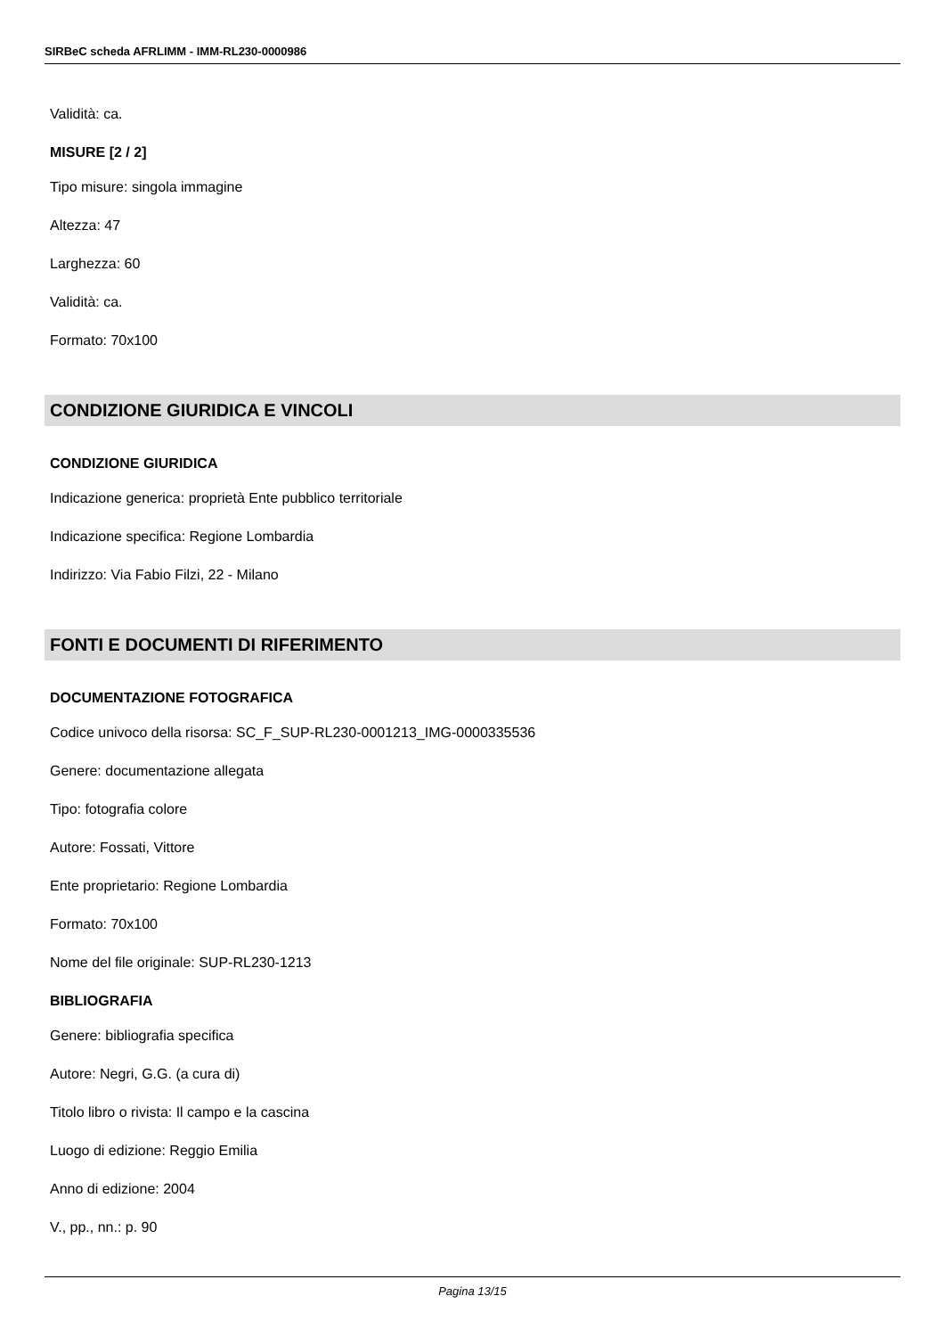SIRBeC scheda AFRLIMM - IMM-RL230-0000986
Validità: ca.
MISURE [2 / 2]
Tipo misure: singola immagine
Altezza: 47
Larghezza: 60
Validità: ca.
Formato: 70x100
CONDIZIONE GIURIDICA E VINCOLI
CONDIZIONE GIURIDICA
Indicazione generica: proprietà Ente pubblico territoriale
Indicazione specifica: Regione Lombardia
Indirizzo: Via Fabio Filzi, 22 - Milano
FONTI E DOCUMENTI DI RIFERIMENTO
DOCUMENTAZIONE FOTOGRAFICA
Codice univoco della risorsa: SC_F_SUP-RL230-0001213_IMG-0000335536
Genere: documentazione allegata
Tipo: fotografia colore
Autore: Fossati, Vittore
Ente proprietario: Regione Lombardia
Formato: 70x100
Nome del file originale: SUP-RL230-1213
BIBLIOGRAFIA
Genere: bibliografia specifica
Autore: Negri, G.G. (a cura di)
Titolo libro o rivista: Il campo e la cascina
Luogo di edizione: Reggio Emilia
Anno di edizione: 2004
V., pp., nn.: p. 90
Pagina 13/15